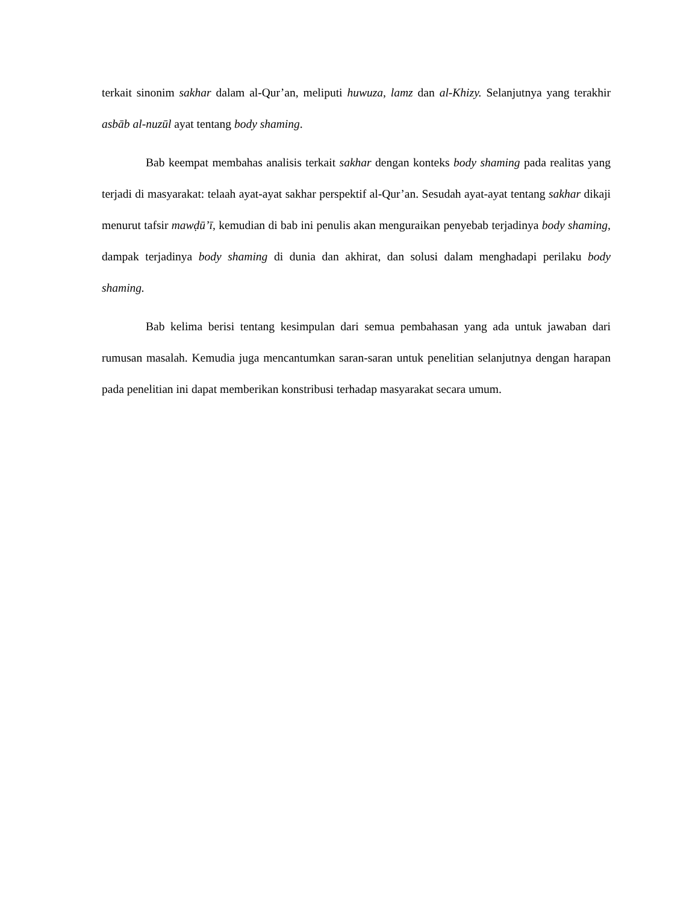terkait sinonim sakhar dalam al-Qur’an, meliputi huwuza, lamz dan al-Khizy. Selanjutnya yang terakhir asbāb al-nuzūl ayat tentang body shaming.
Bab keempat membahas analisis terkait sakhar dengan konteks body shaming pada realitas yang terjadi di masyarakat: telaah ayat-ayat sakhar perspektif al-Qur’an. Sesudah ayat-ayat tentang sakhar dikaji menurut tafsir mawḍū’ī, kemudian di bab ini penulis akan menguraikan penyebab terjadinya body shaming, dampak terjadinya body shaming di dunia dan akhirat, dan solusi dalam menghadapi perilaku body shaming.
Bab kelima berisi tentang kesimpulan dari semua pembahasan yang ada untuk jawaban dari rumusan masalah. Kemudia juga mencantumkan saran-saran untuk penelitian selanjutnya dengan harapan pada penelitian ini dapat memberikan konstribusi terhadap masyarakat secara umum.